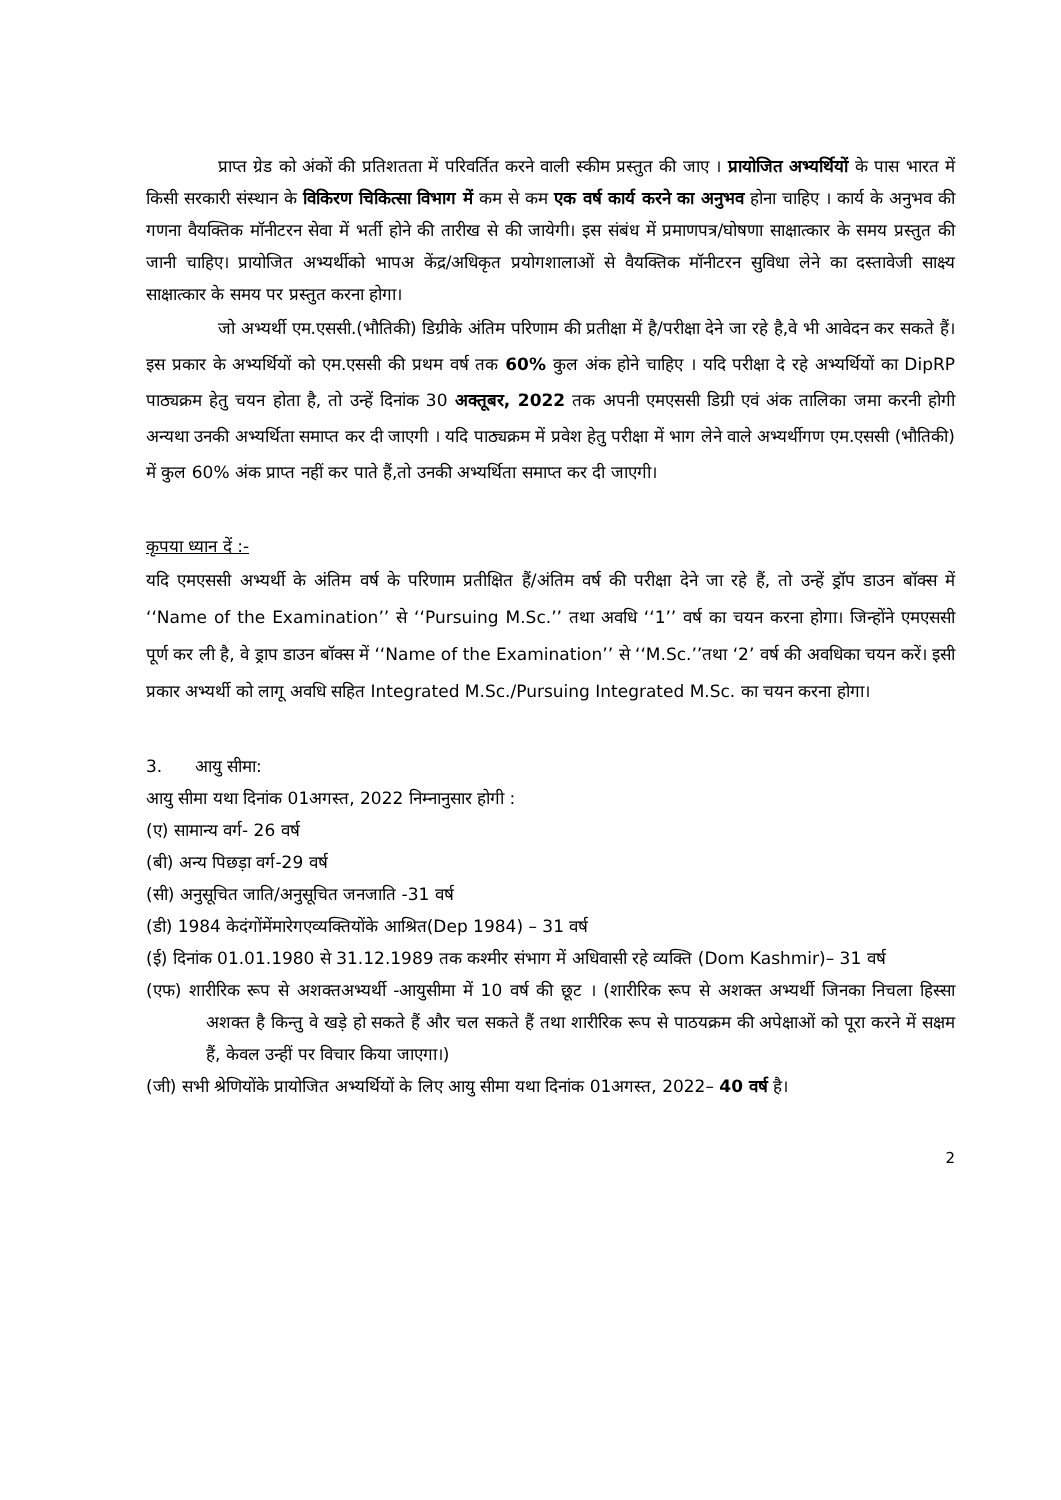प्राप्त ग्रेड को अंकों की प्रतिशतता में परिवर्तित करने वाली स्कीम प्रस्तुत की जाए । प्रायोजित अभ्यर्थियों के पास भारत में किसी सरकारी संस्थान के विकिरण चिकित्सा विभाग में कम से कम एक वर्ष कार्य करने का अनुभव होना चाहिए । कार्य के अनुभव की गणना वैयक्तिक मॉनीटरन सेवा में भर्ती होने की तारीख से की जायेगी। इस संबंध में प्रमाणपत्र/घोषणा साक्षात्कार के समय प्रस्तुत की जानी चाहिए। प्रायोजित अभ्यर्थीको भापअ केंद्र/अधिकृत प्रयोगशालाओं से वैयक्तिक मॉनीटरन सुविधा लेने का दस्तावेजी साक्ष्य साक्षात्कार के समय पर प्रस्तुत करना होगा।
जो अभ्यर्थी एम.एससी.(भौतिकी) डिग्रीके अंतिम परिणाम की प्रतीक्षा में है/परीक्षा देने जा रहे है,वे भी आवेदन कर सकते हैं। इस प्रकार के अभ्यर्थियों को एम.एससी की प्रथम वर्ष तक 60% कुल अंक होने चाहिए । यदि परीक्षा दे रहे अभ्यर्थियों का DipRP पाठ्यक्रम हेतु चयन होता है, तो उन्हें दिनांक 30 अक्तूबर, 2022 तक अपनी एमएससी डिग्री एवं अंक तालिका जमा करनी होगी अन्यथा उनकी अभ्यर्थिता समाप्त कर दी जाएगी । यदि पाठ्यक्रम में प्रवेश हेतु परीक्षा में भाग लेने वाले अभ्यर्थीगण एम.एससी (भौतिकी) में कुल 60% अंक प्राप्त नहीं कर पाते हैं,तो उनकी अभ्यर्थिता समाप्त कर दी जाएगी।
कृपया ध्यान दें :-
यदि एमएससी अभ्यर्थी के अंतिम वर्ष के परिणाम प्रतीक्षित हैं/अंतिम वर्ष की परीक्षा देने जा रहे हैं, तो उन्हें ड्रॉप डाउन बॉक्स में ‘‘Name of the Examination’’ से ‘‘Pursuing M.Sc.’’ तथा अवधि ‘‘1’’ वर्ष का चयन करना होगा। जिन्होंने एमएससी पूर्ण कर ली है, वे ड्राप डाउन बॉक्स में ‘‘Name of the Examination’’ से ‘‘M.Sc.’’तथा ‘2’ वर्ष की अवधिका चयन करें। इसी प्रकार अभ्यर्थी को लागू अवधि सहित Integrated M.Sc./Pursuing Integrated M.Sc. का चयन करना होगा।
3. आयु सीमा:
आयु सीमा यथा दिनांक 01अगस्त, 2022 निम्नानुसार होगी :
(ए) सामान्य वर्ग- 26 वर्ष
(बी) अन्य पिछड़ा वर्ग-29 वर्ष
(सी) अनुसूचित जाति/अनुसूचित जनजाति -31 वर्ष
(डी) 1984 केदंगोंमेंमारेगएव्यक्तियोंके आश्रित(Dep 1984) – 31 वर्ष
(ई) दिनांक 01.01.1980 से 31.12.1989 तक कश्मीर संभाग में अधिवासी रहे व्यक्ति (Dom Kashmir)– 31 वर्ष
(एफ) शारीरिक रूप से अशक्तअभ्यर्थी -आयुसीमा में 10 वर्ष की छूट । (शारीरिक रूप से अशक्त अभ्यर्थी जिनका निचला हिस्सा अशक्त है किन्तु वे खड़े हो सकते हैं और चल सकते हैं तथा शारीरिक रूप से पाठयक्रम की अपेक्षाओं को पूरा करने में सक्षम हैं, केवल उन्हीं पर विचार किया जाएगा।)
(जी) सभी श्रेणियोंके प्रायोजित अभ्यर्थियों के लिए आयु सीमा यथा दिनांक 01अगस्त, 2022– 40 वर्ष है।
2